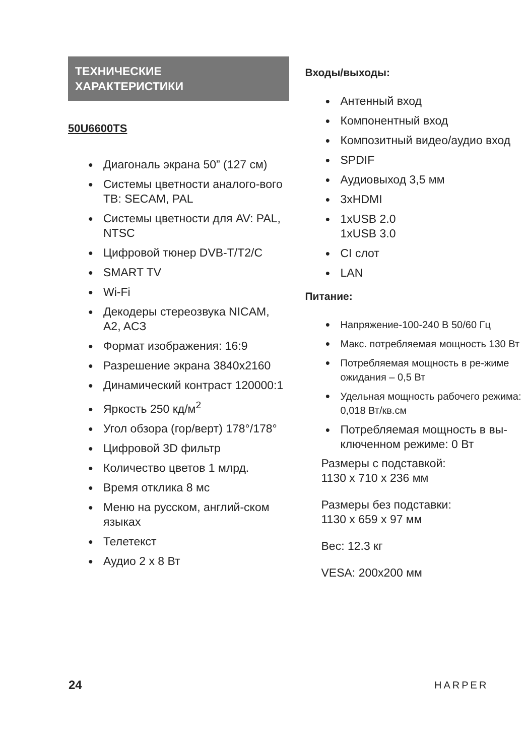ТЕХНИЧЕСКИЕ
ХАРАКТЕРИСТИКИ
50U6600TS
Диагональ экрана 50” (127 см)
Системы цветности аналого-вого ТВ: SECAM, PAL
Системы цветности для AV: PAL, NTSC
Цифровой тюнер DVB-T/T2/C
SMART TV
Wi-Fi
Декодеры стереозвука NICAM, A2, ACЗ
Формат изображения: 16:9
Разрешение экрана 3840x2160
Динамический контраст 120000:1
Яркость 250 кд/м<sup>2</sup>
Угол обзора (гор/верт) 178°/178°
Цифровой 3D фильтр
Количество цветов 1 млрд.
Время отклика 8 мс
Меню на русском, англий-ском языках
Телетекст
Аудио 2 x 8 Вт
Входы/выходы:
Антенный вход
Компонентный вход
Композитный видео/аудио вход
SPDIF
Аудиовыход 3,5 мм
3xHDMI
1xUSB 2.0
1xUSB 3.0
CI слот
LAN
Питание:
Напряжение-100-240 В 50/60 Гц
Макс. потребляемая мощность 130 Вт
Потребляемая мощность в ре-жиме ожидания – 0,5 Вт
Удельная мощность рабочего режима: 0,018 Вт/кв.см
Потребляемая мощность в вы-ключенном режиме: 0 Вт
Размеры с подставкой:
1130 x 710 x 236 мм
Размеры без подставки:
1130 x 659 x 97 мм
Вес: 12.3 кг
VESA: 200x200 мм
24 HARPER